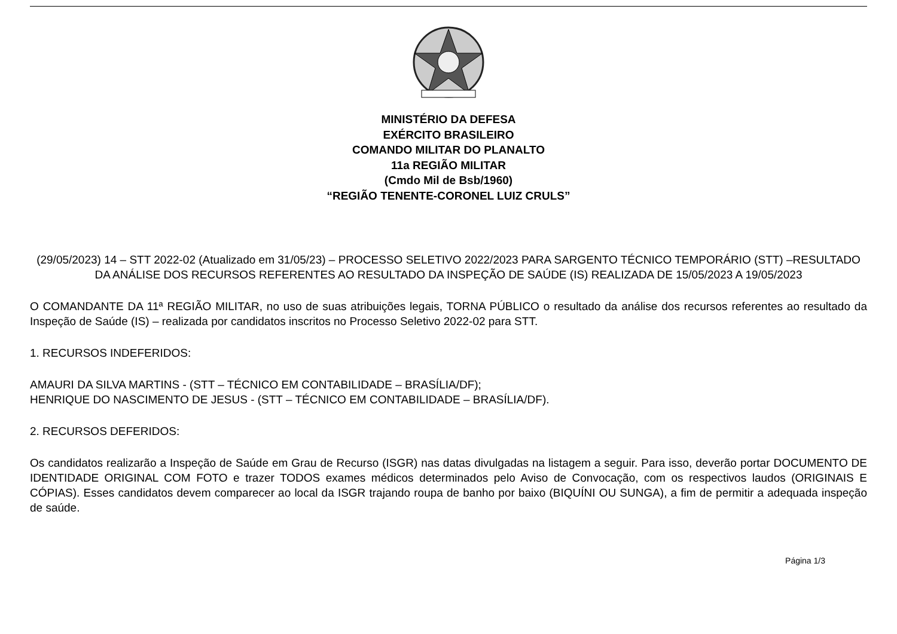MINISTÉRIO DA DEFESA
EXÉRCITO BRASILEIRO
COMANDO MILITAR DO PLANALTO
11a REGIÃO MILITAR
(Cmdo Mil de Bsb/1960)
“REGIÃO TENENTE-CORONEL LUIZ CRULS”
(29/05/2023) 14 – STT 2022-02 (Atualizado em 31/05/23) – PROCESSO SELETIVO 2022/2023 PARA SARGENTO TÉCNICO TEMPORÁRIO (STT) –RESULTADO DA ANÁLISE DOS RECURSOS REFERENTES AO RESULTADO DA INSPEÇÃO DE SAÚDE (IS) REALIZADA DE 15/05/2023 A 19/05/2023
O COMANDANTE DA 11ª REGIÃO MILITAR, no uso de suas atribuições legais, TORNA PÚBLICO o resultado da análise dos recursos referentes ao resultado da Inspeção de Saúde (IS) – realizada por candidatos inscritos no Processo Seletivo 2022-02 para STT.
1. RECURSOS INDEFERIDOS:
AMAURI DA SILVA MARTINS - (STT – TÉCNICO EM CONTABILIDADE – BRASÍLIA/DF);
HENRIQUE DO NASCIMENTO DE JESUS - (STT – TÉCNICO EM CONTABILIDADE – BRASÍLIA/DF).
2. RECURSOS DEFERIDOS:
Os candidatos realizarão a Inspeção de Saúde em Grau de Recurso (ISGR) nas datas divulgadas na listagem a seguir. Para isso, deverão portar DOCUMENTO DE IDENTIDADE ORIGINAL COM FOTO e trazer TODOS exames médicos determinados pelo Aviso de Convocação, com os respectivos laudos (ORIGINAIS E CÓPIAS). Esses candidatos devem comparecer ao local da ISGR trajando roupa de banho por baixo (BIQUÍNI OU SUNGA), a fim de permitir a adequada inspeção de saúde.
Página 1/3